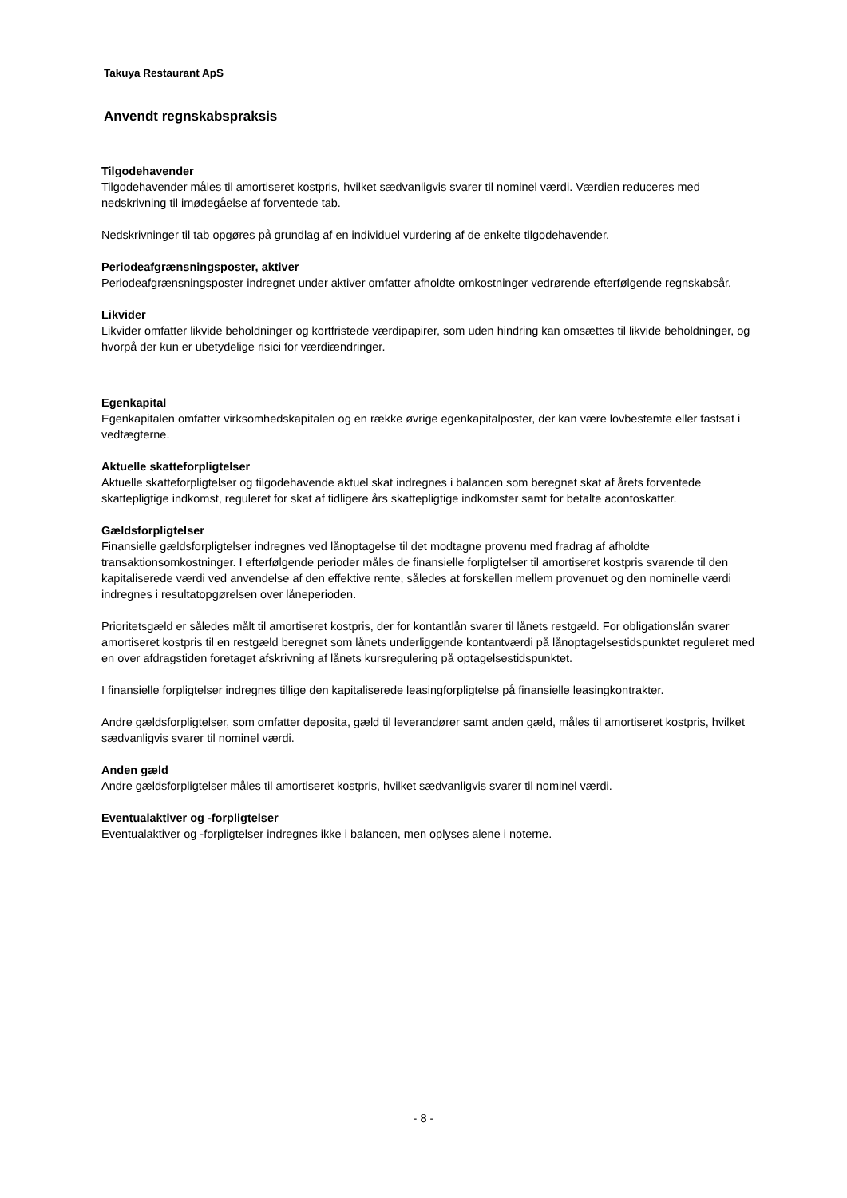Takuya Restaurant ApS
Anvendt regnskabspraksis
Tilgodehavender
Tilgodehavender måles til amortiseret kostpris, hvilket sædvanligvis svarer til nominel værdi. Værdien reduceres med nedskrivning til imødegåelse af forventede tab.
Nedskrivninger til tab opgøres på grundlag af en individuel vurdering af de enkelte tilgodehavender.
Periodeafgrænsningsposter, aktiver
Periodeafgrænsningsposter indregnet under aktiver omfatter afholdte omkostninger vedrørende efterfølgende regnskabsår.
Likvider
Likvider omfatter likvide beholdninger og kortfristede værdipapirer, som uden hindring kan omsættes til likvide beholdninger, og hvorpå der kun er ubetydelige risici for værdiændringer.
Egenkapital
Egenkapitalen omfatter virksomhedskapitalen og en række øvrige egenkapitalposter, der kan være lovbestemte eller fastsat i vedtægterne.
Aktuelle skatteforpligtelser
Aktuelle skatteforpligtelser og tilgodehavende aktuel skat indregnes i balancen som beregnet skat af årets forventede skattepligtige indkomst, reguleret for skat af tidligere års skattepligtige indkomster samt for betalte acontoskatter.
Gældsforpligtelser
Finansielle gældsforpligtelser indregnes ved lånoptagelse til det modtagne provenu med fradrag af afholdte transaktionsomkostninger. I efterfølgende perioder måles de finansielle forpligtelser til amortiseret kostpris svarende til den kapitaliserede værdi ved anvendelse af den effektive rente, således at forskellen mellem provenuet og den nominelle værdi indregnes i resultatopgørelsen over låneperioden.
Prioritetsgæld er således målt til amortiseret kostpris, der for kontantlån svarer til lånets restgæld. For obligationslån svarer amortiseret kostpris til en restgæld beregnet som lånets underliggende kontantværdi på lånoptagelsestidspunktet reguleret med en over afdragstiden foretaget afskrivning af lånets kursregulering på optagelsestidspunktet.
I finansielle forpligtelser indregnes tillige den kapitaliserede leasingforpligtelse på finansielle leasingkontrakter.
Andre gældsforpligtelser, som omfatter deposita, gæld til leverandører samt anden gæld, måles til amortiseret kostpris, hvilket sædvanligvis svarer til nominel værdi.
Anden gæld
Andre gældsforpligtelser måles til amortiseret kostpris, hvilket sædvanligvis svarer til nominel værdi.
Eventualaktiver og -forpligtelser
Eventualaktiver og -forpligtelser indregnes ikke i balancen, men oplyses alene i noterne.
- 8 -